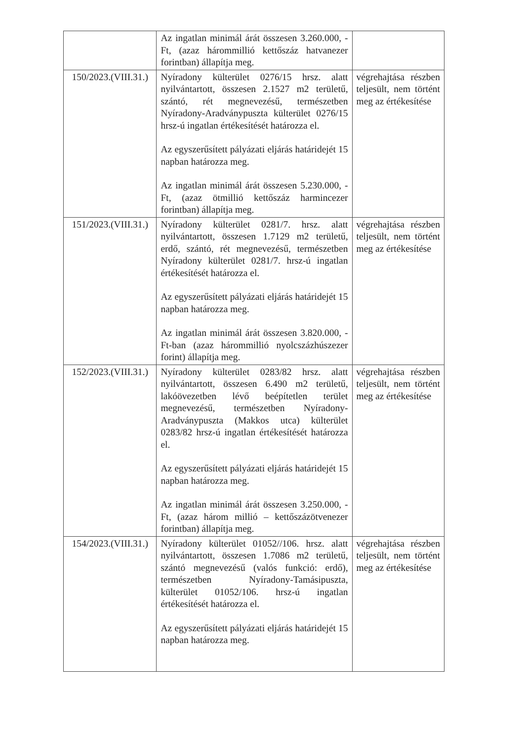| | Az ingatlan minimál árát összesen 3.260.000, -Ft, (azaz hárommillió kettőszáz hatvanezer forintban) állapítja meg. | |
| 150/2023.(VIII.31.) | Nyíradony külterület 0276/15 hrsz. alatt nyilvántartott, összesen 2.1527 m2 területű, szántó, rét megnevezésű, természetben Nyíradony-Aradványpuszta külterület 0276/15 hrsz-ú ingatlan értékesítését határozza el. Az egyszerűsített pályázati eljárás határidejét 15 napban határozza meg. Az ingatlan minimál árát összesen 5.230.000, -Ft, (azaz ötmillió kettőszáz harmincezer forintban) állapítja meg. | végrehajtása részben teljesült, nem történt meg az értékesítése |
| 151/2023.(VIII.31.) | Nyíradony külterület 0281/7. hrsz. alatt nyilvántartott, összesen 1.7129 m2 területű, erdő, szántó, rét megnevezésű, természetben Nyíradony külterület 0281/7. hrsz-ú ingatlan értékesítését határozza el. Az egyszerűsített pályázati eljárás határidejét 15 napban határozza meg. Az ingatlan minimál árát összesen 3.820.000, -Ft-ban (azaz hárommillió nyolcszázhúszezer forint) állapítja meg. | végrehajtása részben teljesült, nem történt meg az értékesítése |
| 152/2023.(VIII.31.) | Nyíradony külterület 0283/82 hrsz. alatt nyilvántartott, összesen 6.490 m2 területű, lakóövezetben lévő beépítetlen terület megnevezésű, természetben Nyíradony-Aradványpuszta (Makkos utca) külterület 0283/82 hrsz-ú ingatlan értékesítését határozza el. Az egyszerűsített pályázati eljárás határidejét 15 napban határozza meg. Az ingatlan minimál árát összesen 3.250.000, -Ft, (azaz három millió – kettőszázötvenezer forintban) állapítja meg. | végrehajtása részben teljesült, nem történt meg az értékesítése |
| 154/2023.(VIII.31.) | Nyíradony külterület 01052//106. hrsz. alatt nyilvántartott, összesen 1.7086 m2 területű, szántó megnevezésű (valós funkció: erdő), természetben Nyíradony-Tamásipuszta, külterület 01052/106. hrsz-ú ingatlan értékesítését határozza el. Az egyszerűsített pályázati eljárás határidejét 15 napban határozza meg. | végrehajtása részben teljesült, nem történt meg az értékesítése |